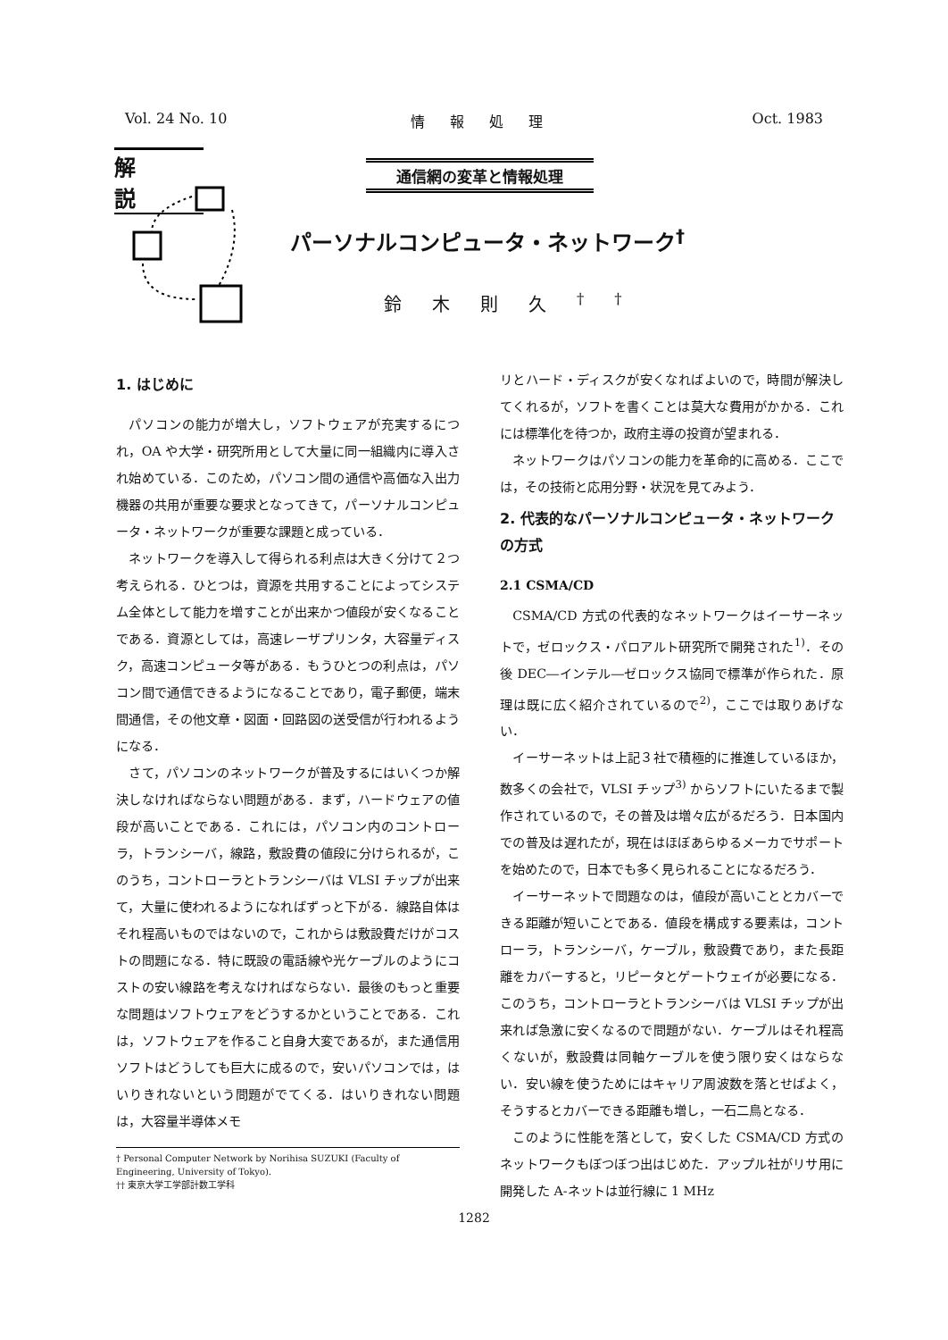Vol. 24 No. 10 情報処理 Oct. 1983
解説
通信網の変革と情報処理
パーソナルコンピュータ・ネットワーク<sup>†</sup>
鈴木則久<sup>††</sup>
1. はじめに
パソコンの能力が増大し，ソフトウェアが充実するにつれ，OA や大学・研究所用として大量に同一組織内に導入され始めている．このため，パソコン間の通信や高価な入出力機器の共用が重要な要求となってきて，パーソナルコンピュータ・ネットワークが重要な課題と成っている．
ネットワークを導入して得られる利点は大きく分けて２つ考えられる．ひとつは，資源を共用することによってシステム全体として能力を増すことが出来かつ値段が安くなることである．資源としては，高速レーザプリンタ，大容量ディスク，高速コンピュータ等がある．もうひとつの利点は，パソコン間で通信できるようになることであり，電子郵便，端末間通信，その他文章・図面・回路図の送受信が行われるようになる．
さて，パソコンのネットワークが普及するにはいくつか解決しなければならない問題がある．まず，ハードウェアの値段が高いことである．これには，パソコン内のコントローラ，トランシーバ，線路，敷設費の値段に分けられるが，このうち，コントローラとトランシーバは VLSI チップが出来て，大量に使われるようになればずっと下がる．線路自体はそれ程高いものではないので，これからは敷設費だけがコストの問題になる．特に既設の電話線や光ケーブルのようにコストの安い線路を考えなければならない．最後のもっと重要な問題はソフトウェアをどうするかということである．これは，ソフトウェアを作ること自身大変であるが，また通信用ソフトはどうしても巨大に成るので，安いパソコンでは，はいりきれないという問題がでてくる．はいりきれない問題は，大容量半導体メモ
† Personal Computer Network by Norihisa SUZUKI (Faculty of Engineering, University of Tokyo).
†† 東京大学工学部計数工学科
リとハード・ディスクが安くなればよいので，時間が解決してくれるが，ソフトを書くことは莫大な費用がかかる．これには標準化を待つか，政府主導の投資が望まれる．
ネットワークはパソコンの能力を革命的に高める．ここでは，その技術と応用分野・状況を見てみよう．
2. 代表的なパーソナルコンピュータ・ネットワークの方式
2.1 CSMA/CD
CSMA/CD 方式の代表的なネットワークはイーサーネットで，ゼロックス・パロアルト研究所で開発された<sup>1)</sup>．その後 DEC―インテル―ゼロックス協同で標準が作られた．原理は既に広く紹介されているので<sup>2)</sup>，ここでは取りあげない．
イーサーネットは上記３社で積極的に推進しているほか，数多くの会社で，VLSI チップ<sup>3)</sup> からソフトにいたるまで製作されているので，その普及は増々広がるだろう．日本国内での普及は遅れたが，現在はほぼあらゆるメーカでサポートを始めたので，日本でも多く見られることになるだろう．
イーサーネットで問題なのは，値段が高いこととカバーできる距離が短いことである．値段を構成する要素は，コントローラ，トランシーバ，ケーブル，敷設費であり，また長距離をカバーすると，リピータとゲートウェイが必要になる．このうち，コントローラとトランシーバは VLSI チップが出来れば急激に安くなるので問題がない．ケーブルはそれ程高くないが，敷設費は同軸ケーブルを使う限り安くはならない．安い線を使うためにはキャリア周波数を落とせばよく，そうするとカバーできる距離も増し，一石二鳥となる．
このように性能を落として，安くした CSMA/CD 方式のネットワークもぼつぼつ出はじめた．アップル社がリサ用に開発した A-ネットは並行線に 1 MHz
1282